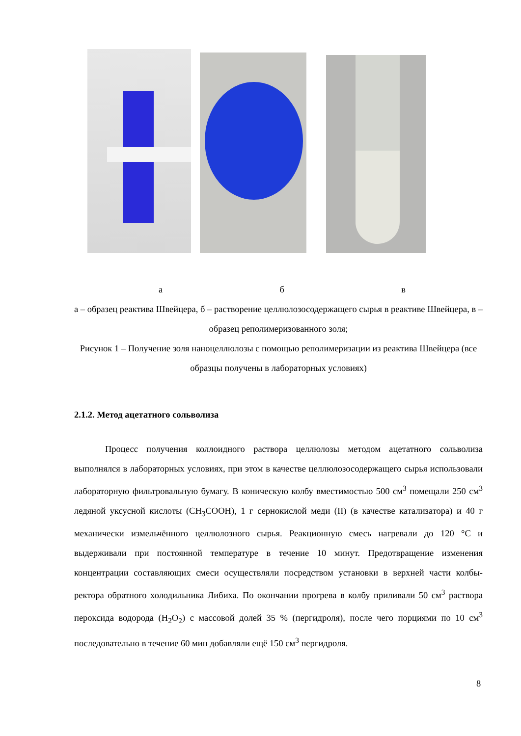а б в
а – образец реактива Швейцера, б – растворение целлюлозосодержащего сырья в реактиве Швейцера, в – образец реполимеризованного золя;
Рисунок 1 – Получение золя наноцеллюлозы с помощью реполимеризации из реактива Швейцера (все образцы получены в лабораторных условиях)
2.1.2. Метод ацетатного сольволиза
Процесс получения коллоидного раствора целлюлозы методом ацетатного сольволиза выполнялся в лабораторных условиях, при этом в качестве целлюлозосодержащего сырья использовали лабораторную фильтровальную бумагу. В коническую колбу вместимостью 500 см<sup>3</sup> помещали 250 см<sup>3</sup> ледяной уксусной кислоты (CH<sub>3</sub>COOH), 1 г сернокислой меди (II) (в качестве катализатора) и 40 г механически измельчённого целлюлозного сырья. Реакционную смесь нагревали до 120 °С и выдерживали при постоянной температуре в течение 10 минут. Предотвращение изменения концентрации составляющих смеси осуществляли посредством установки в верхней части колбы-ректора обратного холодильника Либиха. По окончании прогрева в колбу приливали 50 см<sup>3</sup> раствора пероксида водорода (H<sub>2</sub>O<sub>2</sub>) с массовой долей 35 % (пергидроля), после чего порциями по 10 см<sup>3</sup> последовательно в течение 60 мин добавляли ещё 150 см<sup>3</sup> пергидроля.
8